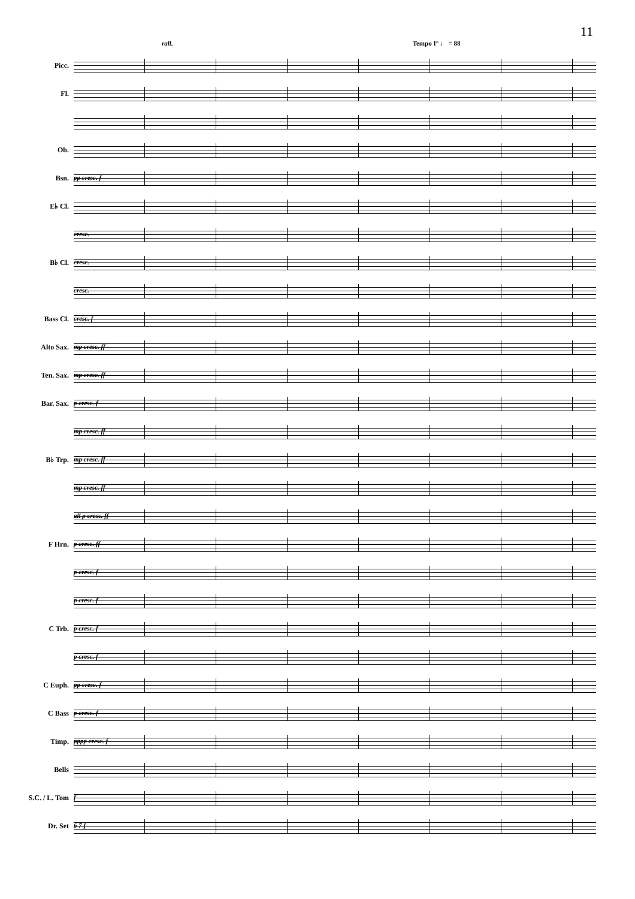11
rall. Tempo I° ♩ = 88
Picc.
Fl.
Ob.
Bsn.
pp cresc. f
E♭ Cl.
cresc.
B♭ Cl.
cresc.
cresc.
Bass Cl.
cresc. f
Alto Sax.
mp cresc. ff
Ten. Sax.
mp cresc. ff
Bar. Sax.
p cresc. f
mp cresc. ff
B♭ Trp.
mp cresc. ff
mp cresc. ff
all p cresc. ff
F Hrn.
p cresc. ff
p cresc. f
p cresc. f
C Trb.
p cresc. f
p cresc. f
C Euph.
pp cresc. f
C Bass
p cresc. f
Timp.
pppp cresc. f
Bells
S.C. / L. Tom
f
Dr. Set
6 7 f